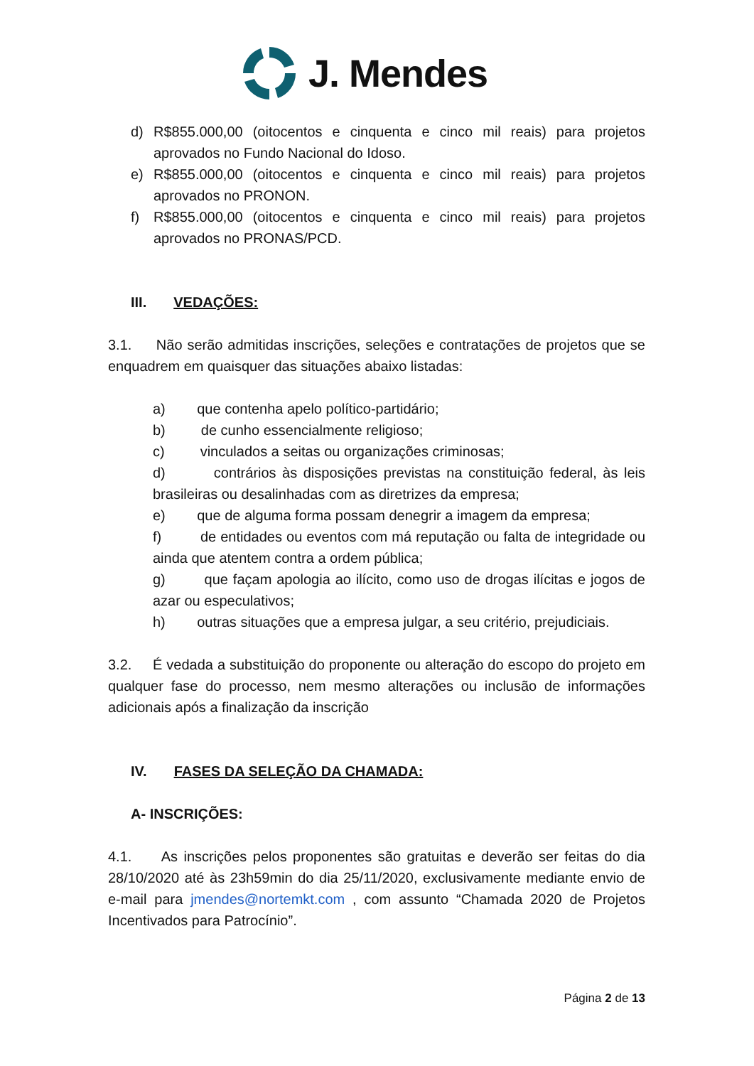J. Mendes
d) R$855.000,00 (oitocentos e cinquenta e cinco mil reais) para projetos aprovados no Fundo Nacional do Idoso.
e) R$855.000,00 (oitocentos e cinquenta e cinco mil reais) para projetos aprovados no PRONON.
f) R$855.000,00 (oitocentos e cinquenta e cinco mil reais) para projetos aprovados no PRONAS/PCD.
III. VEDAÇÕES:
3.1. Não serão admitidas inscrições, seleções e contratações de projetos que se enquadrem em quaisquer das situações abaixo listadas:
a) que contenha apelo político-partidário;
b) de cunho essencialmente religioso;
c) vinculados a seitas ou organizações criminosas;
d) contrários às disposições previstas na constituição federal, às leis brasileiras ou desalinhadas com as diretrizes da empresa;
e) que de alguma forma possam denegrir a imagem da empresa;
f) de entidades ou eventos com má reputação ou falta de integridade ou ainda que atentem contra a ordem pública;
g) que façam apologia ao ilícito, como uso de drogas ilícitas e jogos de azar ou especulativos;
h) outras situações que a empresa julgar, a seu critério, prejudiciais.
3.2. É vedada a substituição do proponente ou alteração do escopo do projeto em qualquer fase do processo, nem mesmo alterações ou inclusão de informações adicionais após a finalização da inscrição
IV. FASES DA SELEÇÃO DA CHAMADA:
A- INSCRIÇÕES:
4.1. As inscrições pelos proponentes são gratuitas e deverão ser feitas do dia 28/10/2020 até às 23h59min do dia 25/11/2020, exclusivamente mediante envio de e-mail para jmendes@nortemkt.com , com assunto “Chamada 2020 de Projetos Incentivados para Patrocínio”.
Página 2 de 13